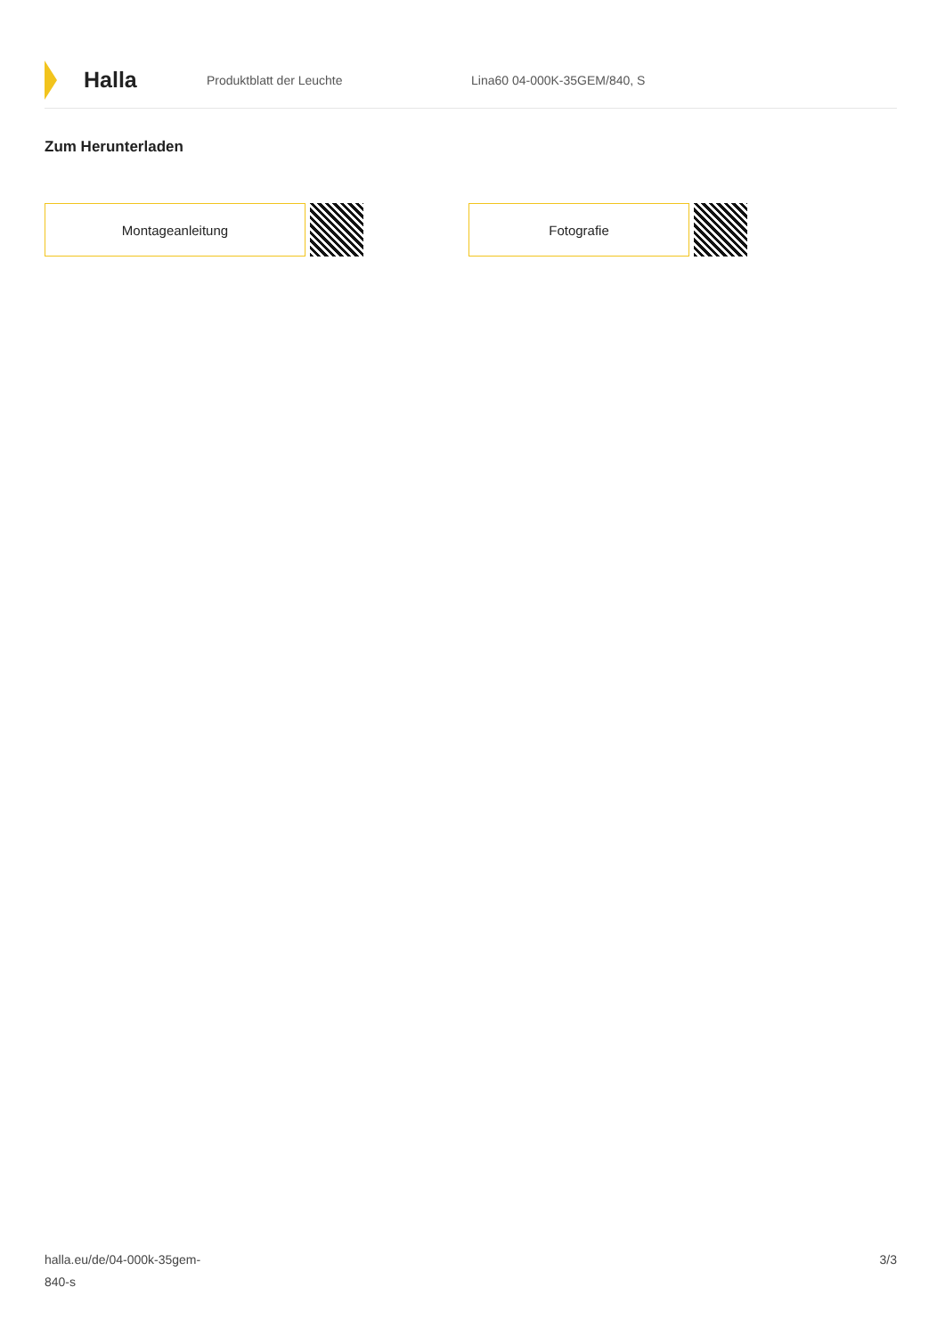Halla
Produktblatt der Leuchte Lina60 04-000K-35GEM/840, S
Zum Herunterladen
Montageanleitung Fotografie
halla.eu/de/04-000k-35gem-
840-s
3/3